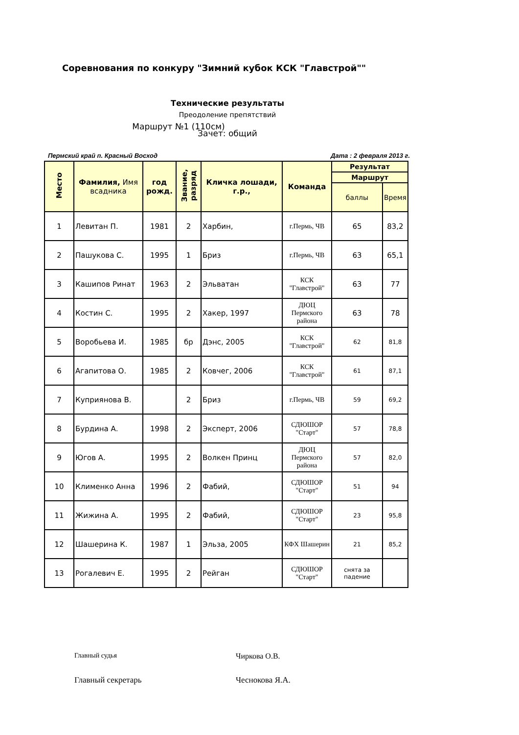Соревнования по конкуру "Зимний кубок КСК "Главстрой""
Технические результаты
Преодоление препятствий
Маршрут №1 (110см)
Зачет: общий
Пермский край п. Красный Восход Дата : 2 февраля 2013 г.
| Место | Фамилия, Имя всадника | год рожд. | Звание, разряд | Кличка лошади, г.р., | Команда | Результат | |
| --- | --- | --- | --- | --- | --- | --- | --- |
| | | | | | | Маршрут | |
| | | | | | | баллы | Время |
| 1 | Левитан П. | 1981 | 2 | Харбин, | г.Пермь, ЧВ | 65 | 83,2 |
| 2 | Пашукова С. | 1995 | 1 | Бриз | г.Пермь, ЧВ | 63 | 65,1 |
| 3 | Кашипов Ринат | 1963 | 2 | Эльватан | КСК "Главстрой" | 63 | 77 |
| 4 | Костин С. | 1995 | 2 | Хакер, 1997 | ДЮЦ Пермского района | 63 | 78 |
| 5 | Воробьева И. | 1985 | бр | Дэнс, 2005 | КСК "Главстрой" | 62 | 81,8 |
| 6 | Агапитова О. | 1985 | 2 | Ковчег, 2006 | КСК "Главстрой" | 61 | 87,1 |
| 7 | Куприянова В. | | 2 | Бриз | г.Пермь, ЧВ | 59 | 69,2 |
| 8 | Бурдина А. | 1998 | 2 | Эксперт, 2006 | СДЮШОР "Старт" | 57 | 78,8 |
| 9 | Югов А. | 1995 | 2 | Волкен Принц | ДЮЦ Пермского района | 57 | 82,0 |
| 10 | Клименко Анна | 1996 | 2 | Фабий, | СДЮШОР "Старт" | 51 | 94 |
| 11 | Жижина А. | 1995 | 2 | Фабий, | СДЮШОР "Старт" | 23 | 95,8 |
| 12 | Шашерина К. | 1987 | 1 | Эльза, 2005 | КФХ Шашерин | 21 | 85,2 |
| 13 | Рогалевич Е. | 1995 | 2 | Рейган | СДЮШОР "Старт" | снята за падение | |
Главный судья Чиркова О.В.
Главный секретарь Чеснокова Я.А.